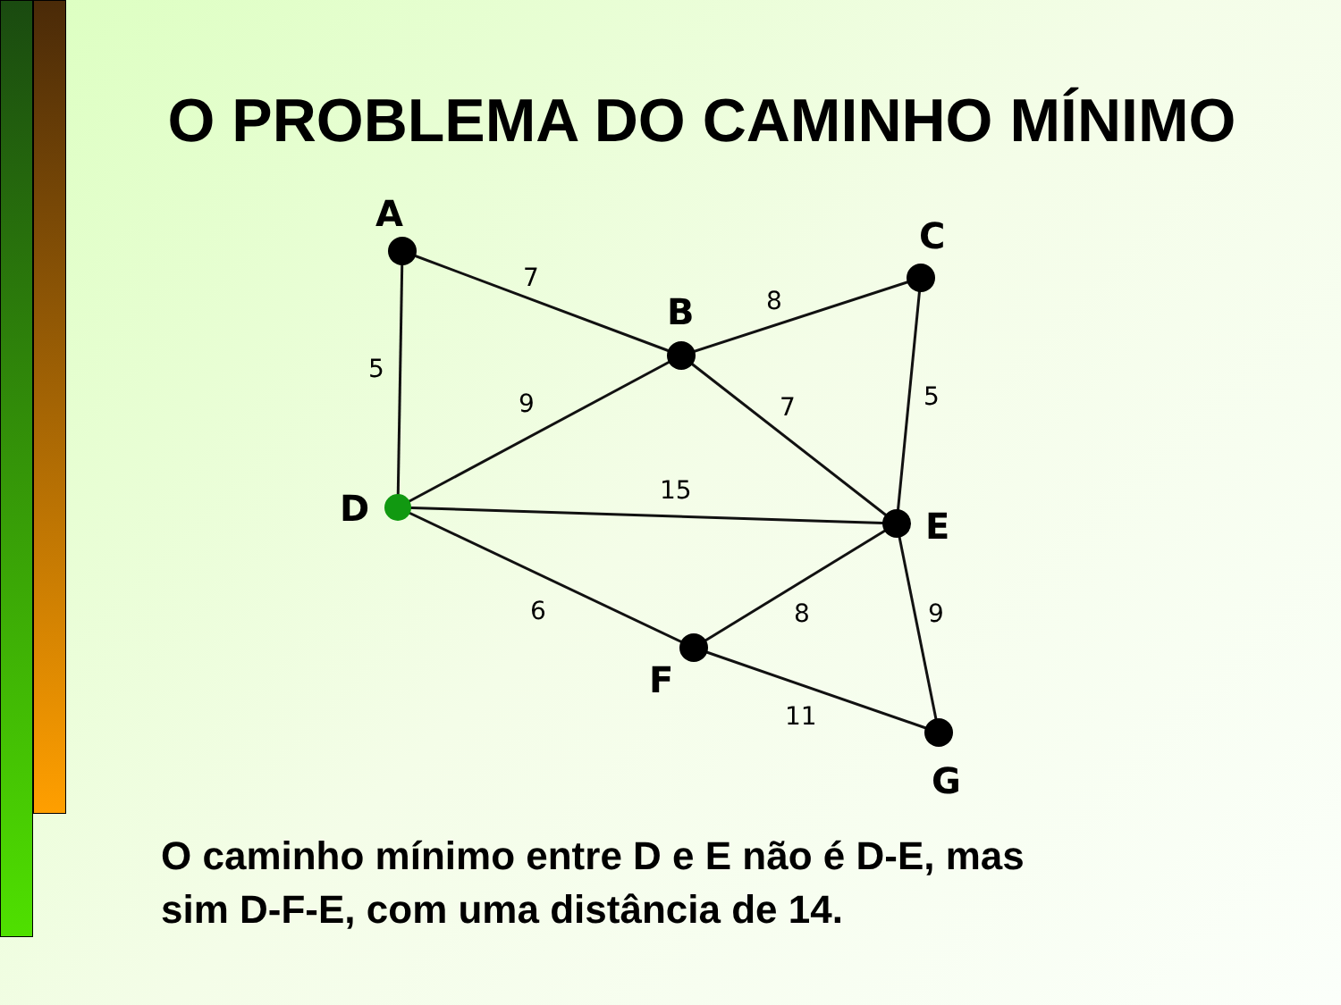O PROBLEMA DO CAMINHO MÍNIMO
A
B
C
D
E
F
G
7
8
5
9
7
5
15
6
8
9
11
O caminho mínimo entre D e E não é D-E, mas
sim D-F-E, com uma distância de 14.